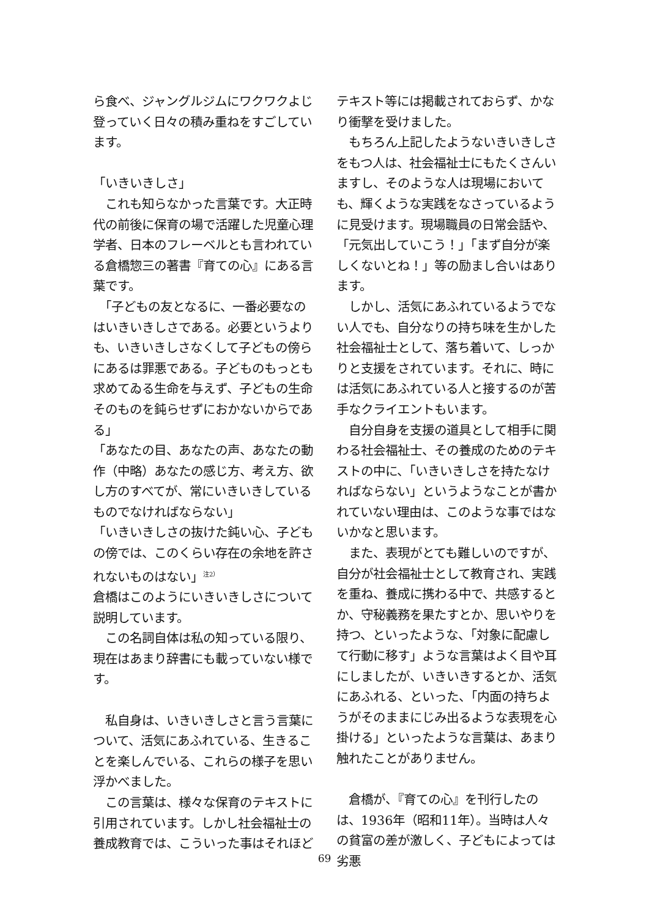ら食べ、ジャングルジムにワクワクよじ登っていく日々の積み重ねをすごしています。
「いきいきしさ」
　これも知らなかった言葉です。大正時代の前後に保育の場で活躍した児童心理学者、日本のフレーベルとも言われている倉橋惣三の著書『育ての心』にある言葉です。
　「子どもの友となるに、一番必要なのはいきいきしさである。必要というよりも、いきいきしさなくして子どもの傍らにあるは罪悪である。子どものもっとも求めてゐる生命を与えず、子どもの生命そのものを鈍らせずにおかないからである」
「あなたの目、あなたの声、あなたの動作（中略）あなたの感じ方、考え方、欲し方のすべてが、常にいきいきしているものでなければならない」
「いきいきしさの抜けた鈍い心、子どもの傍では、このくらい存在の余地を許されないものはない」<sup>注2）</sup>
倉橋はこのようにいきいきしさについて説明しています。
　この名詞自体は私の知っている限り、現在はあまり辞書にも載っていない様です。
　私自身は、いきいきしさと言う言葉について、活気にあふれている、生きることを楽しんでいる、これらの様子を思い浮かべました。
　この言葉は、様々な保育のテキストに引用されています。しかし社会福祉士の養成教育では、こういった事はそれほど
テキスト等には掲載されておらず、かなり衝撃を受けました。
　もちろん上記したようないきいきしさをもつ人は、社会福祉士にもたくさんいますし、そのような人は現場においても、輝くような実践をなさっているように見受けます。現場職員の日常会話や、「元気出していこう！」「まず自分が楽しくないとね！」等の励まし合いはあります。
　しかし、活気にあふれているようでない人でも、自分なりの持ち味を生かした社会福祉士として、落ち着いて、しっかりと支援をされています。それに、時には活気にあふれている人と接するのが苦手なクライエントもいます。
　自分自身を支援の道具として相手に関わる社会福祉士、その養成のためのテキストの中に、「いきいきしさを持たなければならない」というようなことが書かれていない理由は、このような事ではないかなと思います。
　また、表現がとても難しいのですが、自分が社会福祉士として教育され、実践を重ね、養成に携わる中で、共感するとか、守秘義務を果たすとか、思いやりを持つ、といったような、「対象に配慮して行動に移す」ような言葉はよく目や耳にしましたが、いきいきするとか、活気にあふれる、といった、「内面の持ちようがそのままにじみ出るような表現を心掛ける」といったような言葉は、あまり触れたことがありません。
　倉橋が、『育ての心』を刊行したのは、1936年（昭和11年）。当時は人々の貧富の差が激しく、子どもによっては劣悪
69